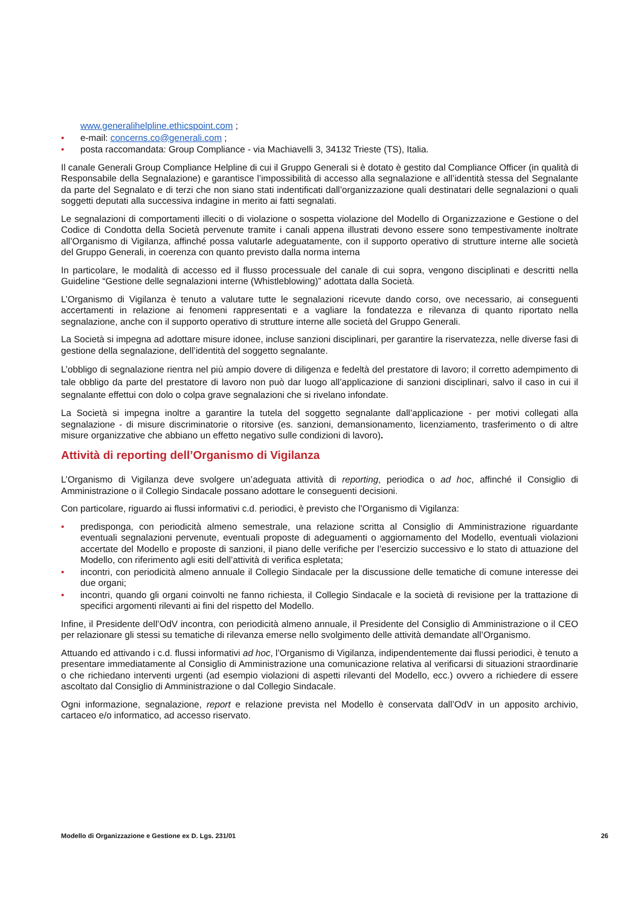www.generalihelpline.ethicspoint.com ;
• e-mail: concerns.co@generali.com ;
• posta raccomandata: Group Compliance - via Machiavelli 3, 34132 Trieste (TS), Italia.
Il canale Generali Group Compliance Helpline di cui il Gruppo Generali si è dotato è gestito dal Compliance Officer (in qualità di Responsabile della Segnalazione) e garantisce l’impossibilità di accesso alla segnalazione e all’identità stessa del Segnalante da parte del Segnalato e di terzi che non siano stati indentificati dall’organizzazione quali destinatari delle segnalazioni o quali soggetti deputati alla successiva indagine in merito ai fatti segnalati.
Le segnalazioni di comportamenti illeciti o di violazione o sospetta violazione del Modello di Organizzazione e Gestione o del Codice di Condotta della Società pervenute tramite i canali appena illustrati devono essere sono tempestivamente inoltrate all’Organismo di Vigilanza, affinché possa valutarle adeguatamente, con il supporto operativo di strutture interne alle società del Gruppo Generali, in coerenza con quanto previsto dalla norma interna
In particolare, le modalità di accesso ed il flusso processuale del canale di cui sopra, vengono disciplinati e descritti nella Guideline “Gestione delle segnalazioni interne (Whistleblowing)” adottata dalla Società.
L’Organismo di Vigilanza è tenuto a valutare tutte le segnalazioni ricevute dando corso, ove necessario, ai conseguenti accertamenti in relazione ai fenomeni rappresentati e a vagliare la fondatezza e rilevanza di quanto riportato nella segnalazione, anche con il supporto operativo di strutture interne alle società del Gruppo Generali.
La Società si impegna ad adottare misure idonee, incluse sanzioni disciplinari, per garantire la riservatezza, nelle diverse fasi di gestione della segnalazione, dell’identità del soggetto segnalante.
L’obbligo di segnalazione rientra nel più ampio dovere di diligenza e fedeltà del prestatore di lavoro; il corretto adempimento di tale obbligo da parte del prestatore di lavoro non può dar luogo all’applicazione di sanzioni disciplinari, salvo il caso in cui il segnalante effettui con dolo o colpa grave segnalazioni che si rivelano infondate.
La Società si impegna inoltre a garantire la tutela del soggetto segnalante dall’applicazione - per motivi collegati alla segnalazione - di misure discriminatorie o ritorsive (es. sanzioni, demansionamento, licenziamento, trasferimento o di altre misure organizzative che abbiano un effetto negativo sulle condizioni di lavoro).
Attività di reporting dell’Organismo di Vigilanza
L’Organismo di Vigilanza deve svolgere un’adeguata attività di reporting, periodica o ad hoc, affinché il Consiglio di Amministrazione o il Collegio Sindacale possano adottare le conseguenti decisioni.
Con particolare, riguardo ai flussi informativi c.d. periodici, è previsto che l’Organismo di Vigilanza:
• predisponga, con periodicità almeno semestrale, una relazione scritta al Consiglio di Amministrazione riguardante eventuali segnalazioni pervenute, eventuali proposte di adeguamenti o aggiornamento del Modello, eventuali violazioni accertate del Modello e proposte di sanzioni, il piano delle verifiche per l’esercizio successivo e lo stato di attuazione del Modello, con riferimento agli esiti dell’attività di verifica espletata;
• incontri, con periodicità almeno annuale il Collegio Sindacale per la discussione delle tematiche di comune interesse dei due organi;
• incontri, quando gli organi coinvolti ne fanno richiesta, il Collegio Sindacale e la società di revisione per la trattazione di specifici argomenti rilevanti ai fini del rispetto del Modello.
Infine, il Presidente dell’OdV incontra, con periodicità almeno annuale, il Presidente del Consiglio di Amministrazione o il CEO per relazionare gli stessi su tematiche di rilevanza emerse nello svolgimento delle attività demandate all’Organismo.
Attuando ed attivando i c.d. flussi informativi ad hoc, l’Organismo di Vigilanza, indipendentemente dai flussi periodici, è tenuto a presentare immediatamente al Consiglio di Amministrazione una comunicazione relativa al verificarsi di situazioni straordinarie o che richiedano interventi urgenti (ad esempio violazioni di aspetti rilevanti del Modello, ecc.) ovvero a richiedere di essere ascoltato dal Consiglio di Amministrazione o dal Collegio Sindacale.
Ogni informazione, segnalazione, report e relazione prevista nel Modello è conservata dall’OdV in un apposito archivio, cartaceo e/o informatico, ad accesso riservato.
Modello di Organizzazione e Gestione ex D. Lgs. 231/01 26